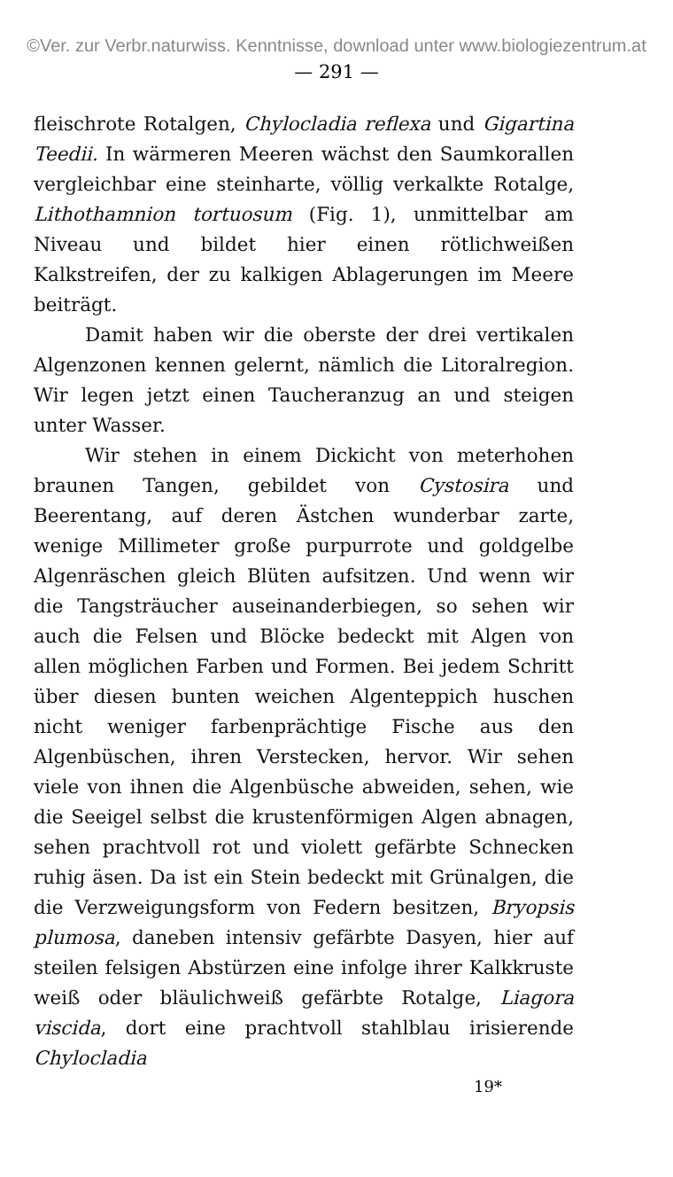©Ver. zur Verbr.naturwiss. Kenntnisse, download unter www.biologiezentrum.at
— 291 —
fleischrote Rotalgen, Chylocladia reflexa und Gigartina Teedii. In wärmeren Meeren wächst den Saumkorallen vergleichbar eine steinharte, völlig verkalkte Rotalge, Lithothamnion tortuosum (Fig. 1), unmittelbar am Niveau und bildet hier einen rötlichweißen Kalkstreifen, der zu kalkigen Ablagerungen im Meere beiträgt.
Damit haben wir die oberste der drei vertikalen Algenzonen kennen gelernt, nämlich die Litoralregion. Wir legen jetzt einen Taucheranzug an und steigen unter Wasser.
Wir stehen in einem Dickicht von meterhohen braunen Tangen, gebildet von Cystosira und Beerentang, auf deren Ästchen wunderbar zarte, wenige Millimeter große purpurrote und goldgelbe Algenräschen gleich Blüten aufsitzen. Und wenn wir die Tangsträucher auseinanderbiegen, so sehen wir auch die Felsen und Blöcke bedeckt mit Algen von allen möglichen Farben und Formen. Bei jedem Schritt über diesen bunten weichen Algenteppich huschen nicht weniger farbenprächtige Fische aus den Algenbüschen, ihren Verstecken, hervor. Wir sehen viele von ihnen die Algenbüsche abweiden, sehen, wie die Seeigel selbst die krustenförmigen Algen abnagen, sehen prachtvoll rot und violett gefärbte Schnecken ruhig äsen. Da ist ein Stein bedeckt mit Grünalgen, die die Verzweigungsform von Federn besitzen, Bryopsis plumosa, daneben intensiv gefärbte Dasyen, hier auf steilen felsigen Abstürzen eine infolge ihrer Kalkkruste weiß oder bläulichweiß gefärbte Rotalge, Liagora viscida, dort eine prachtvoll stahlblau irisierende Chylocladia
19*